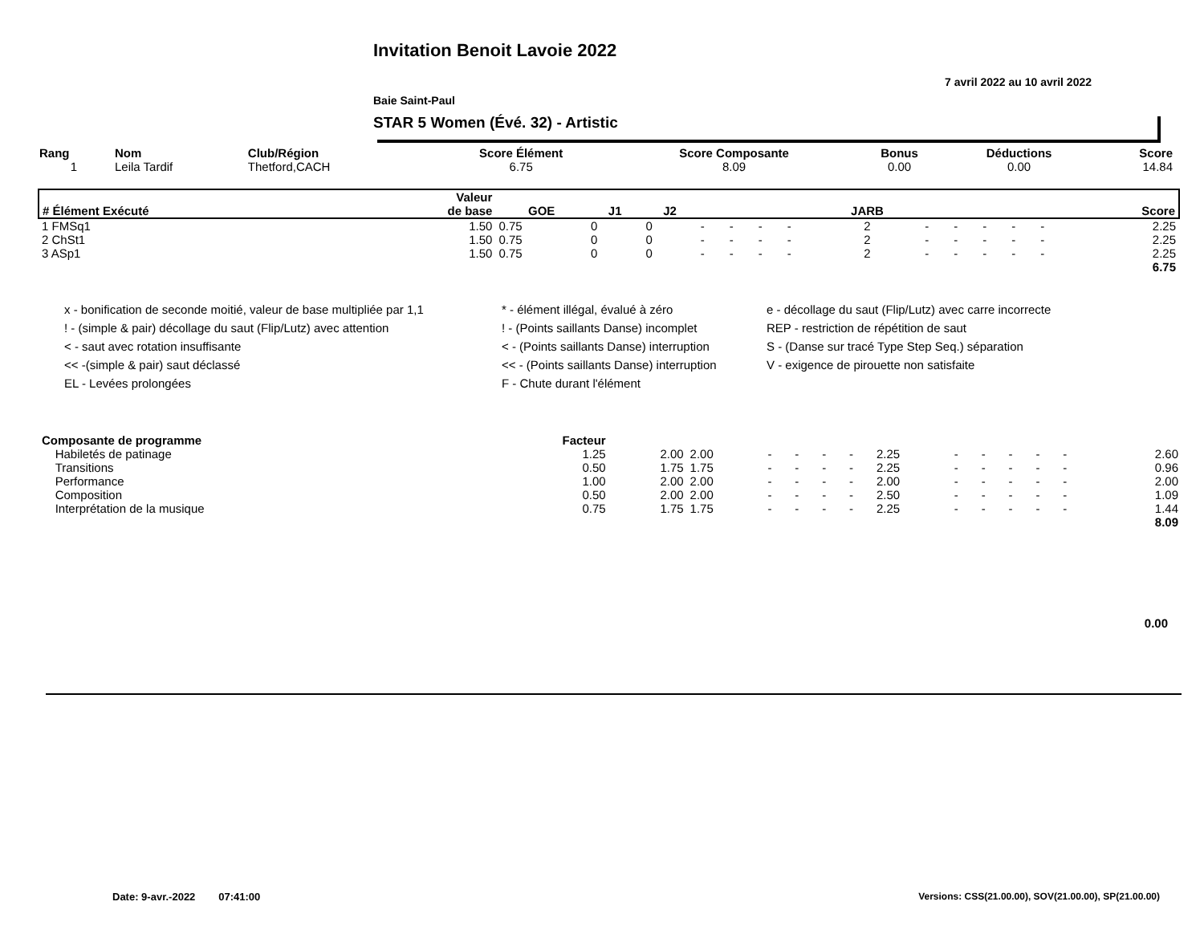Invitation Benoit Lavoie 2022
7 avril 2022 au 10 avril 2022
Baie Saint-Paul
STAR 5 Women (Évé. 32) - Artistic
| Rang | Nom | Club/Région | Score Élément | Score Composante | Bonus | Déductions | Score |
| --- | --- | --- | --- | --- | --- | --- | --- |
| 1 | Leila Tardif | Thetford,CACH | 6.75 | 8.09 | 0.00 | 0.00 | 14.84 |
| # Élément Exécuté | Valeur de base | GOE | J1 | J2 | | | | | JARB | | | | | | Score |
| --- | --- | --- | --- | --- | --- | --- | --- | --- | --- | --- | --- | --- | --- | --- | --- |
| 1 FMSq1 | 1.50 | 0.75 | 0 | 0 | - | - | - | - | 2 | - | - | - | - | - | 2.25 |
| 2 ChSt1 | 1.50 | 0.75 | 0 | 0 | - | - | - | - | 2 | - | - | - | - | - | 2.25 |
| 3 ASp1 | 1.50 | 0.75 | 0 | 0 | - | - | - | - | 2 | - | - | - | - | - | 2.25 |
| 6.75 | | | | | | | | | | | | | | | |
x - bonification de seconde moitié, valeur de base multipliée par 1,1
* - élément illégal, évalué à zéro
e - décollage du saut (Flip/Lutz) avec carre incorrecte
! - (simple & pair) décollage du saut (Flip/Lutz) avec attention
! - (Points saillants Danse) incomplet
REP - restriction de répétition de saut
< - saut avec rotation insuffisante
< - (Points saillants Danse) interruption
S - (Danse sur tracé Type Step Seq.) séparation
<< -(simple & pair) saut déclassé
<< - (Points saillants Danse) interruption
V - exigence de pirouette non satisfaite
EL - Levées prolongées
F - Chute durant l'élément
| Composante de programme | Facteur | | | | | | | | | | | | | | |
| --- | --- | --- | --- | --- | --- | --- | --- | --- | --- | --- | --- | --- | --- | --- | --- |
| Habiletés de patinage | 1.25 | 2.00 | 2.00 | - | - | - | - | 2.25 | - | - | - | - | - | | 2.60 |
| Transitions | 0.50 | 1.75 | 1.75 | - | - | - | - | 2.25 | - | - | - | - | - | | 0.96 |
| Performance | 1.00 | 2.00 | 2.00 | - | - | - | - | 2.00 | - | - | - | - | - | | 2.00 |
| Composition | 0.50 | 2.00 | 2.00 | - | - | - | - | 2.50 | - | - | - | - | - | | 1.09 |
| Interprétation de la musique | 0.75 | 1.75 | 1.75 | - | - | - | - | 2.25 | - | - | - | - | - | | 1.44 |
| 8.09 | | | | | | | | | | | | | | | |
0.00
Date: 9-avr.-2022 07:41:00
Versions: CSS(21.00.00), SOV(21.00.00), SP(21.00.00)